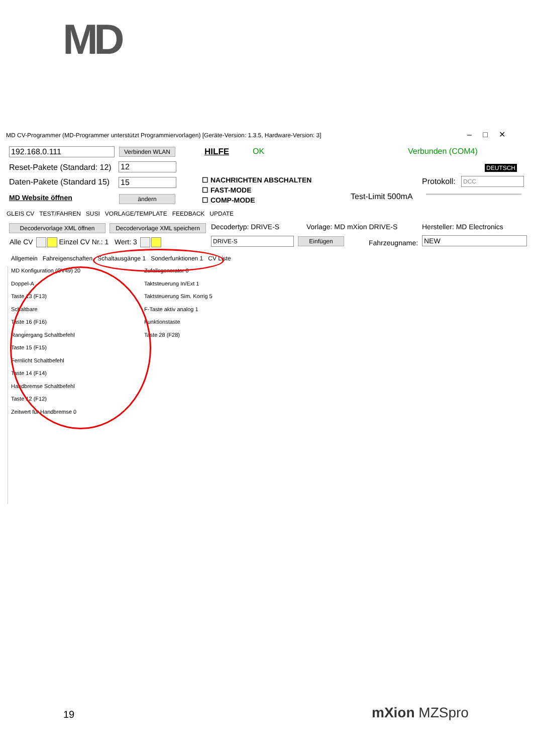MD
MD CV-Programmer (MD-Programmer unterstützt Programmiervorlagen) [Geräte-Version: 1.3.5, Hardware-Version: 3]
– □ ✕
192.168.0.111 Verbinden WLAN HILFE OK Verbunden (COM4)
Reset-Pakete (Standard: 12) 12 DEUTSCH
Daten-Pakete (Standard 15) 15
☐ NACHRICHTEN ABSCHALTEN
☐ FAST-MODE
☐ COMP-MODE
Protokoll: DCC
MD Website öffnen ändern Test-Limit 500mA
GLEIS CV TEST/FAHREN SUSI VORLAGE/TEMPLATE FEEDBACK UPDATE
Decodervorlage XML öffnen
Decodervorlage XML speichern
Decodertyp: DRIVE-S Vorlage: MD mXion DRIVE-S Hersteller: MD Electronics
Alle CV Einzel CV Nr.: 1 Wert: 3
DRIVE-S Einfügen Fahrzeugname: NEW
Allgemein Fahreigenschaften Schaltausgänge 1 Sonderfunktionen 1 CV Liste
MD Konfiguration (CV49) 20
Doppel-A
Taste 13 (F13)
Schaltbare
Taste 16 (F16)
Rangiergang Schaltbefehl
Taste 15 (F15)
Fernlicht Schaltbefehl
Taste 14 (F14)
Handbremse Schaltbefehl
Taste 12 (F12)
Zeitwert für Handbremse 0
Zufallsgenerator 0
Taktsteuerung In/Ext 1
Taktsteuerung Sim. Korrig 5
F-Taste aktiv analog 1
Funktionstaste
Taste 28 (F28)
19 mXion MZSpro